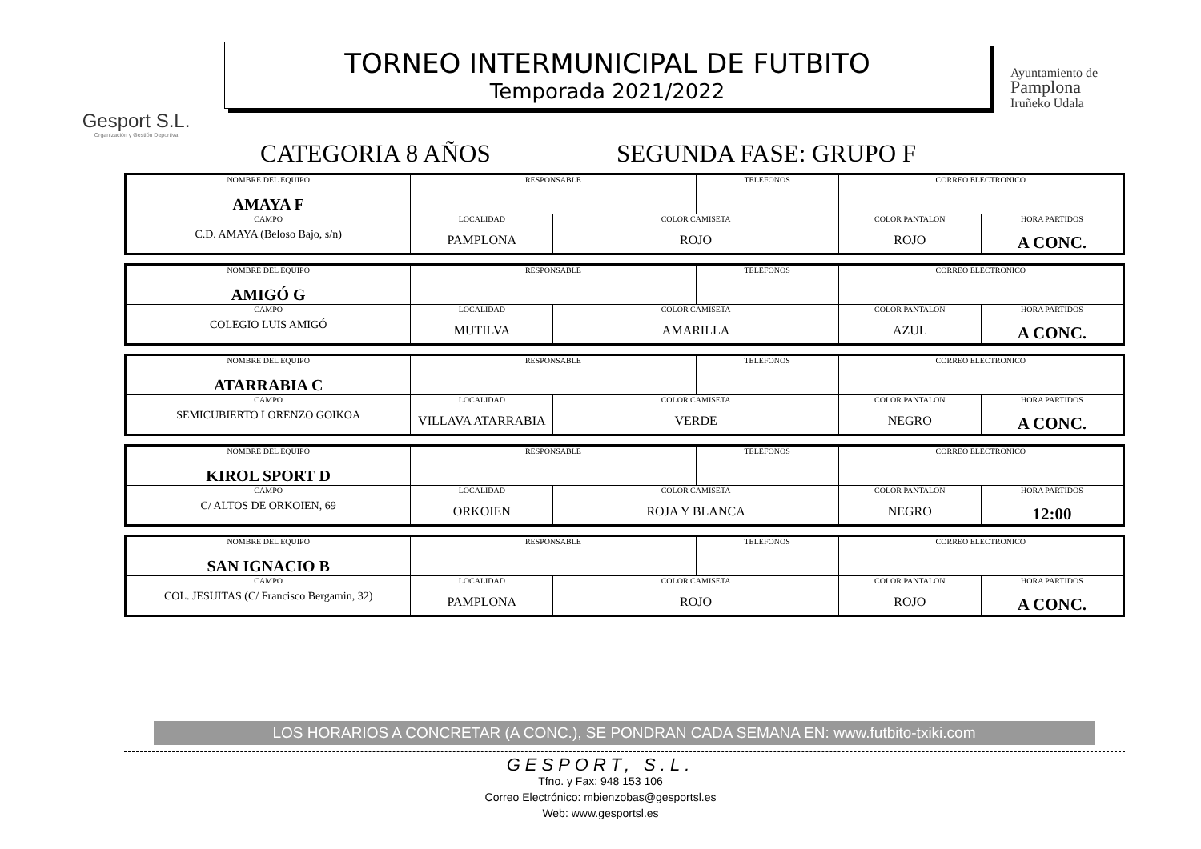Gesport S.L.
Organización y Gestión Deportiva
TORNEO INTERMUNICIPAL DE FUTBITO
Temporada 2021/2022
Ayuntamiento de
Pamplona
Iruñeko Udala
CATEGORIA 8 AÑOS SEGUNDA FASE: GRUPO F
| NOMBRE DEL EQUIPO AMAYA F | RESPONSABLE | | TELEFONOS | CORREO ELECTRONICO | |
| CAMPO C.D. AMAYA (Beloso Bajo, s/n) | LOCALIDAD PAMPLONA | COLOR CAMISETA ROJO | | COLOR PANTALON ROJO | HORA PARTIDOS A CONC. |
| NOMBRE DEL EQUIPO AMIGÓ G | RESPONSABLE | | TELEFONOS | CORREO ELECTRONICO | |
| CAMPO COLEGIO LUIS AMIGÓ | LOCALIDAD MUTILVA | COLOR CAMISETA AMARILLA | | COLOR PANTALON AZUL | HORA PARTIDOS A CONC. |
| NOMBRE DEL EQUIPO ATARRABIA C | RESPONSABLE | | TELEFONOS | CORREO ELECTRONICO | |
| CAMPO SEMICUBIERTO LORENZO GOIKOA | LOCALIDAD VILLAVA ATARRABIA | COLOR CAMISETA VERDE | | COLOR PANTALON NEGRO | HORA PARTIDOS A CONC. |
| NOMBRE DEL EQUIPO KIROL SPORT D | RESPONSABLE | | TELEFONOS | CORREO ELECTRONICO | |
| CAMPO C/ ALTOS DE ORKOIEN, 69 | LOCALIDAD ORKOIEN | COLOR CAMISETA ROJA Y BLANCA | | COLOR PANTALON NEGRO | HORA PARTIDOS 12:00 |
| NOMBRE DEL EQUIPO SAN IGNACIO B | RESPONSABLE | | TELEFONOS | CORREO ELECTRONICO | |
| CAMPO COL. JESUITAS (C/ Francisco Bergamin, 32) | LOCALIDAD PAMPLONA | COLOR CAMISETA ROJO | | COLOR PANTALON ROJO | HORA PARTIDOS A CONC. |
LOS HORARIOS A CONCRETAR (A CONC.), SE PONDRAN CADA SEMANA EN: www.futbito-txiki.com
GESPORT, S.L.
Tfno. y Fax: 948 153 106
Correo Electrónico: mbienzobas@gesportsl.es
Web: www.gesportsl.es